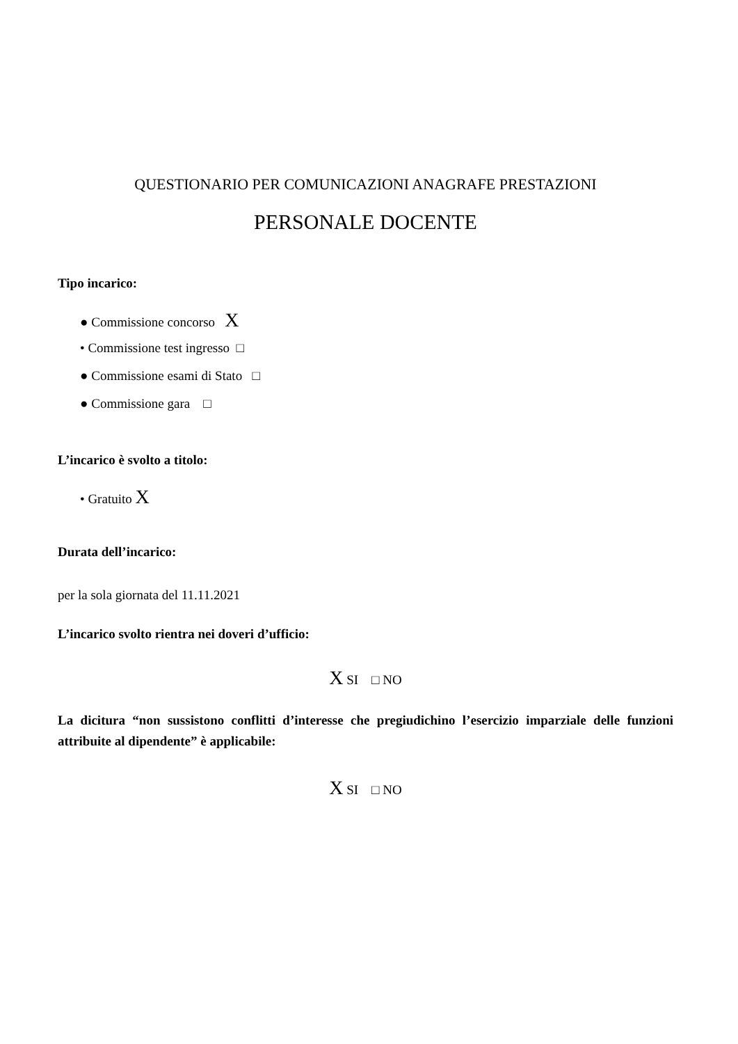QUESTIONARIO PER COMUNICAZIONI ANAGRAFE PRESTAZIONI
PERSONALE DOCENTE
Tipo incarico:
● Commissione concorso X
• Commissione test ingresso □
● Commissione esami di Stato □
● Commissione gara □
L’incarico è svolto a titolo:
• Gratuito X
Durata dell’incarico:
per la sola giornata del 11.11.2021
L’incarico svolto rientra nei doveri d’ufficio:
X SI □ NO
La dicitura “non sussistono conflitti d’interesse che pregiudichino l’esercizio imparziale delle funzioni attribuite al dipendente” è applicabile:
X SI □ NO